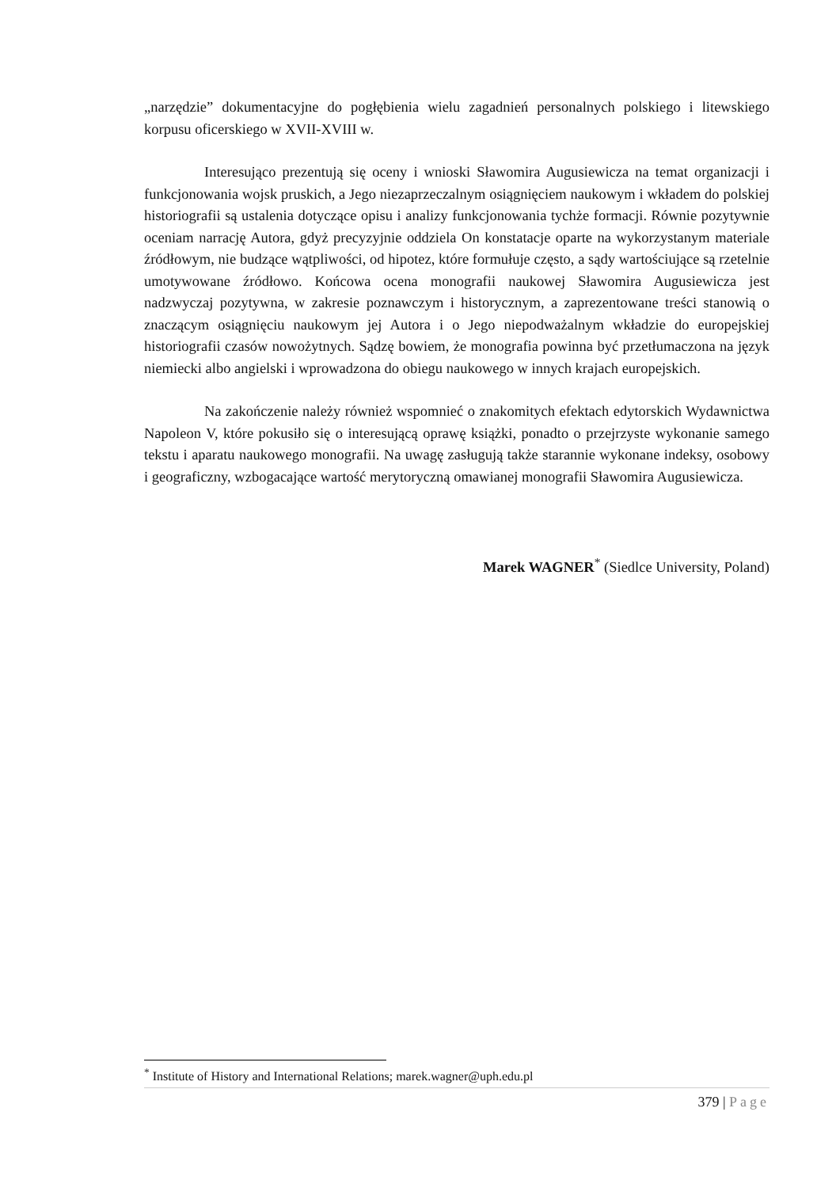„narzędzie” dokumentacyjne do pogłębienia wielu zagadnień personalnych polskiego i litewskiego korpusu oficerskiego w XVII-XVIII w.
Interesująco prezentują się oceny i wnioski Sławomira Augusiewicza na temat organizacji i funkcjonowania wojsk pruskich, a Jego niezaprzeczalnym osiągnięciem naukowym i wkładem do polskiej historiografii są ustalenia dotyczące opisu i analizy funkcjonowania tychże formacji. Równie pozytywnie oceniam narrację Autora, gdyż precyzyjnie oddziela On konstatacje oparte na wykorzystanym materiale źródłowym, nie budzące wątpliwości, od hipotez, które formułuje często, a sądy wartościujące są rzetelnie umotywowane źródłowo. Końcowa ocena monografii naukowej Sławomira Augusiewicza jest nadzwyczaj pozytywna, w zakresie poznawczym i historycznym, a zaprezentowane treści stanowią o znaczącym osiągnięciu naukowym jej Autora i o Jego niepodważalnym wkładzie do europejskiej historiografii czasów nowożytnych. Sądzę bowiem, że monografia powinna być przetłumaczona na język niemiecki albo angielski i wprowadzona do obiegu naukowego w innych krajach europejskich.
Na zakończenie należy również wspomnieć o znakomitych efektach edytorskich Wydawnictwa Napoleon V, które pokusiło się o interesującą oprawę książki, ponadto o przejrzyste wykonanie samego tekstu i aparatu naukowego monografii. Na uwagę zasługują także starannie wykonane indeksy, osobowy i geograficzny, wzbogacające wartość merytoryczną omawianej monografii Sławomira Augusiewicza.
Marek WAGNER<sup>*</sup> (Siedlce University, Poland)
<sup>*</sup> Institute of History and International Relations; marek.wagner@uph.edu.pl
379 | Page